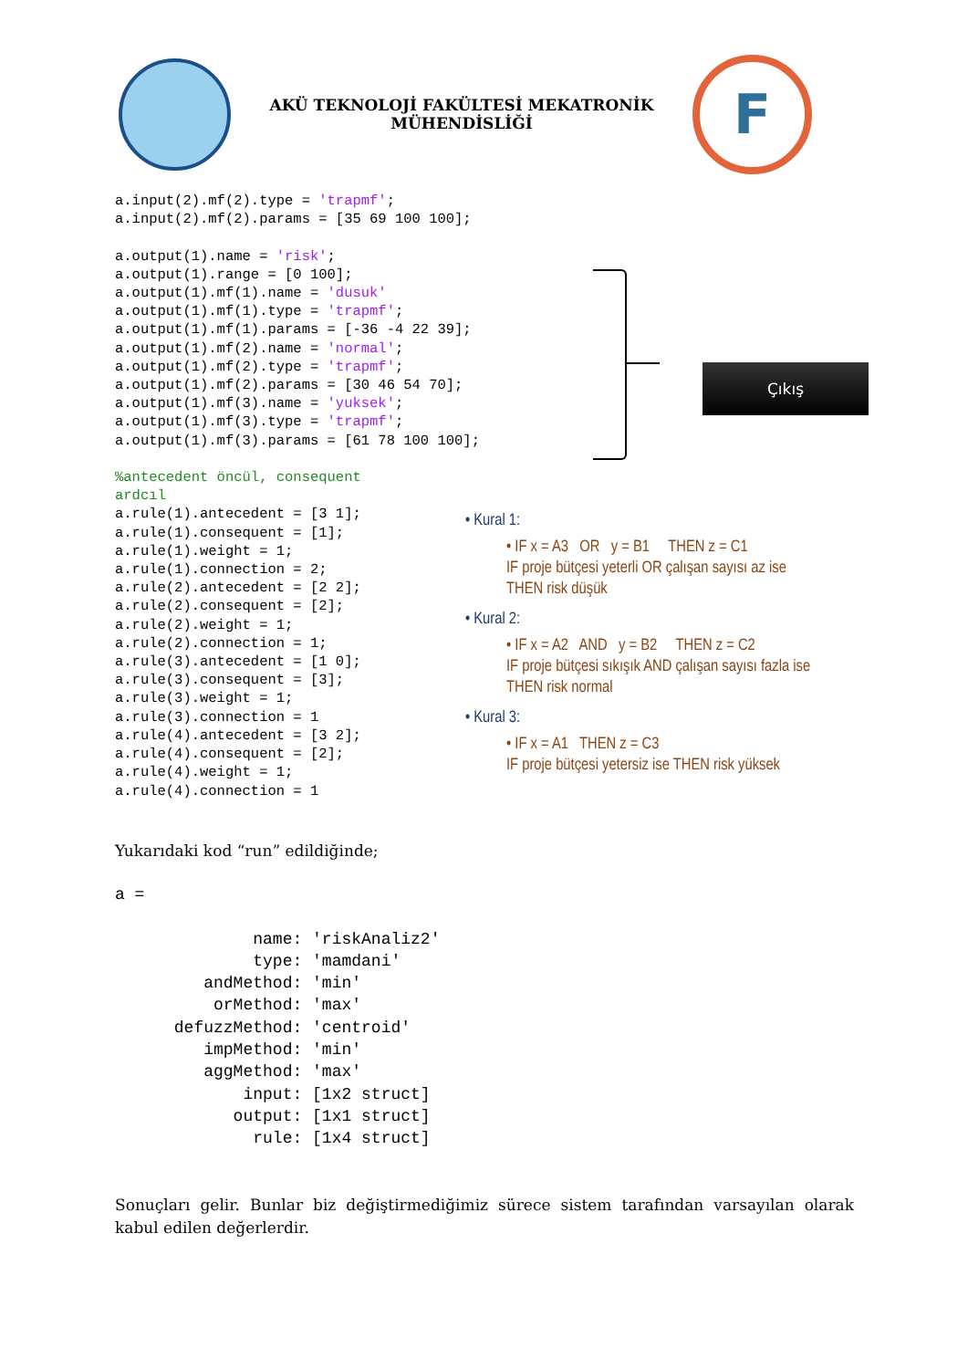AKÜ TEKNOLOJİ FAKÜLTESİ MEKATRONİK
MÜHENDİSLİĞİ
F
a.input(2).mf(2).type = 'trapmf';
a.input(2).mf(2).params = [35 69 100 100];

a.output(1).name = 'risk';
a.output(1).range = [0 100];
a.output(1).mf(1).name = 'dusuk'
a.output(1).mf(1).type = 'trapmf';
a.output(1).mf(1).params = [-36 -4 22 39];
a.output(1).mf(2).name = 'normal';
a.output(1).mf(2).type = 'trapmf';
a.output(1).mf(2).params = [30 46 54 70];
a.output(1).mf(3).name = 'yuksek';
a.output(1).mf(3).type = 'trapmf';
a.output(1).mf(3).params = [61 78 100 100];

%antecedent öncül, consequent
ardcıl
a.rule(1).antecedent = [3 1];
a.rule(1).consequent = [1];
a.rule(1).weight = 1;
a.rule(1).connection = 2;
a.rule(2).antecedent = [2 2];
a.rule(2).consequent = [2];
a.rule(2).weight = 1;
a.rule(2).connection = 1;
a.rule(3).antecedent = [1 0];
a.rule(3).consequent = [3];
a.rule(3).weight = 1;
a.rule(3).connection = 1
a.rule(4).antecedent = [3 2];
a.rule(4).consequent = [2];
a.rule(4).weight = 1;
a.rule(4).connection = 1
Çıkış
• Kural 1:
• IF x = A3 OR y = B1 THEN z = C1
IF proje bütçesi yeterli OR çalışan sayısı az ise
THEN risk düşük
• Kural 2:
• IF x = A2 AND y = B2 THEN z = C2
IF proje bütçesi sıkışık AND çalışan sayısı fazla ise
THEN risk normal
• Kural 3:
• IF x = A1 THEN z = C3
IF proje bütçesi yetersiz ise THEN risk yüksek
Yukarıdaki kod “run” edildiğinde;
a =

              name: 'riskAnaliz2'
              type: 'mamdani'
         andMethod: 'min'
          orMethod: 'max'
      defuzzMethod: 'centroid'
         impMethod: 'min'
         aggMethod: 'max'
             input: [1x2 struct]
            output: [1x1 struct]
              rule: [1x4 struct]
Sonuçları gelir. Bunlar biz değiştirmediğimiz sürece sistem tarafından varsayılan olarak kabul edilen değerlerdir.